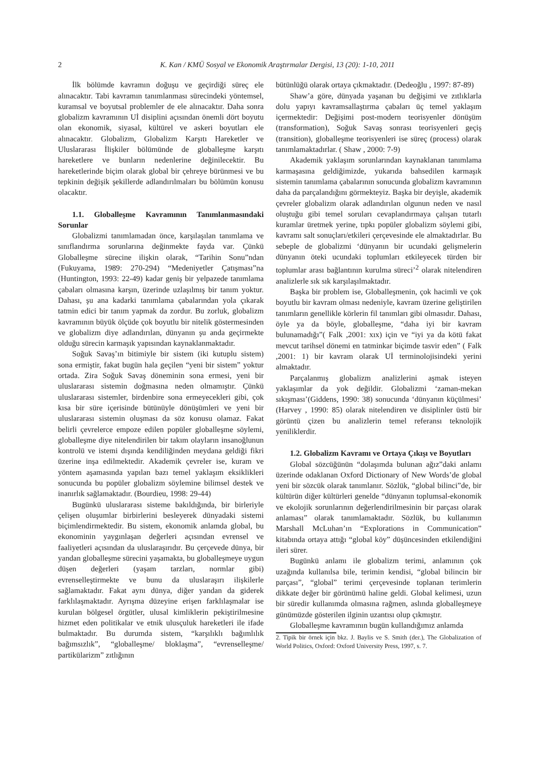2 K. Kan / KMÜ Sosyal ve Ekonomik Araştırmalar Dergisi, 13 (20): 1-10, 2011
İlk bölümde kavramın doğuşu ve geçirdiği süreç ele alınacaktır. Tabi kavramın tanımlanması sürecindeki yöntemsel, kuramsal ve boyutsal problemler de ele alınacaktır. Daha sonra globalizm kavramının Uİ disiplini açısından önemli dört boyutu olan ekonomik, siyasal, kültürel ve askeri boyutları ele alınacaktır. Globalizm, Globalizm Karşıtı Hareketler ve Uluslararası İlişkiler bölümünde de globalleşme karşıtı hareketlere ve bunların nedenlerine değinilecektir. Bu hareketlerinde biçim olarak global bir çehreye bürünmesi ve bu tepkinin değişik şekillerde adlandırılmaları bu bölümün konusu olacaktır.
1.1. Globalleşme Kavramının Tanımlanmasındaki Sorunlar
Globalizmi tanımlamadan önce, karşılaşılan tanımlama ve sınıflandırma sorunlarına değinmekte fayda var. Çünkü Globalleşme sürecine ilişkin olarak, “Tarihin Sonu”ndan (Fukuyama, 1989: 270-294) “Medeniyetler Çatışması”na (Huntington, 1993: 22-49) kadar geniş bir yelpazede tanımlama çabaları olmasına karşın, üzerinde uzlaşılmış bir tanım yoktur. Dahası, şu ana kadarki tanımlama çabalarından yola çıkarak tatmin edici bir tanım yapmak da zordur. Bu zorluk, globalizm kavramının büyük ölçüde çok boyutlu bir nitelik göstermesinden ve globalizm diye adlandırılan, dünyanın şu anda geçirmekte olduğu sürecin karmaşık yapısından kaynaklanmaktadır.
Soğuk Savaş’ın bitimiyle bir sistem (iki kutuplu sistem) sona ermiştir, fakat bugün hala geçilen “yeni bir sistem” yoktur ortada. Zira Soğuk Savaş döneminin sona ermesi, yeni bir uluslararası sistemin doğmasına neden olmamıştır. Çünkü uluslararası sistemler, birdenbire sona ermeyecekleri gibi, çok kısa bir süre içerisinde bütünüyle dönüşümleri ve yeni bir uluslararası sistemin oluşması da söz konusu olamaz. Fakat belirli çevrelerce empoze edilen popüler globalleşme söylemi, globalleşme diye nitelendirilen bir takım olayların insanoğlunun kontrolü ve istemi dışında kendiliğinden meydana geldiği fikri üzerine inşa edilmektedir. Akademik çevreler ise, kuram ve yöntem aşamasında yapılan bazı temel yaklaşım eksiklikleri sonucunda bu popüler globalizm söylemine bilimsel destek ve inanırlık sağlamaktadır. (Bourdieu, 1998: 29-44)
Bugünkü uluslararası sisteme bakıldığında, bir birleriyle çelişen oluşumlar birbirlerini besleyerek dünyadaki sistemi biçimlendirmektedir. Bu sistem, ekonomik anlamda global, bu ekonominin yaygınlaşan değerleri açısından evrensel ve faaliyetleri açısından da uluslaraşırıdır. Bu çerçevede dünya, bir yandan globalleşme sürecini yaşamakta, bu globalleşmeye uygun düşen değerleri (yaşam tarzları, normlar gibi) evrenselleştirmekte ve bunu da uluslaraşırı ilişkilerle sağlamaktadır. Fakat aynı dünya, diğer yandan da giderek farklılaşmaktadır. Ayrışma düzeyine erişen farklılaşmalar ise kurulan bölgesel örgütler, ulusal kimliklerin pekiştirilmesine hizmet eden politikalar ve etnik ulusçuluk hareketleri ile ifade bulmaktadır. Bu durumda sistem, “karşılıklı bağımlılık bağımsızlık”, “globalleşme/ bloklaşma”, “evrenselleşme/ partikülarizm” zıtlığının
bütünlüğü olarak ortaya çıkmaktadır. (Dedeoğlu , 1997: 87-89)
Shaw’a göre, dünyada yaşanan bu değişimi ve zıtlıklarla dolu yapıyı kavramsallaştırma çabaları üç temel yaklaşım içermektedir: Değişimi post-modern teorisyenler dönüşüm (transformation), Soğuk Savaş sonrası teorisyenleri geçiş (transition), globalleşme teorisyenleri ise süreç (process) olarak tanımlamaktadırlar. ( Shaw , 2000: 7-9)
Akademik yaklaşım sorunlarından kaynaklanan tanımlama karmaşasına geldiğimizde, yukarıda bahsedilen karmaşık sistemin tanımlama çabalarının sonucunda globalizm kavramının daha da parçalandığını görmekteyiz. Başka bir deyişle, akademik çevreler globalizm olarak adlandırılan olgunun neden ve nasıl oluştuğu gibi temel soruları cevaplandırmaya çalışan tutarlı kuramlar üretmek yerine, tıpkı popüler globalizm söylemi gibi, kavramı salt sonuçları/etkileri çerçevesinde ele almaktadırlar. Bu sebeple de globalizmi ‘dünyanın bir ucundaki gelişmelerin dünyanın öteki ucundaki toplumları etkileyecek türden bir toplumlar arası bağlantının kurulma süreci’<sup>2</sup> olarak nitelendiren analizlerle sık sık karşılaşılmaktadır.
Başka bir problem ise, Globalleşmenin, çok hacimli ve çok boyutlu bir kavram olması nedeniyle, kavram üzerine geliştirilen tanımların genellikle körlerin fil tanımları gibi olmasıdır. Dahası, öyle ya da böyle, globalleşme, “daha iyi bir kavram bulunamadığı”( Falk ,2001: xıx) için ve “iyi ya da kötü fakat mevcut tarihsel dönemi en tatminkar biçimde tasvir eden” ( Falk ,2001: 1) bir kavram olarak Uİ terminolojisindeki yerini almaktadır.
Parçalanmış globalizm analizlerini aşmak isteyen yaklaşımlar da yok değildir. Globalizmi ‘zaman-mekan sıkışması’(Giddens, 1990: 38) sonucunda ‘dünyanın küçülmesi’ (Harvey , 1990: 85) olarak nitelendiren ve disiplinler üstü bir görüntü çizen bu analizlerin temel referansı teknolojik yeniliklerdir.
1.2. Globalizm Kavramı ve Ortaya Çıkışı ve Boyutları
Global sözcüğünün “dolaşımda bulunan ağız”daki anlamı üzerinde odaklanan Oxford Dictionary of New Words’de global yeni bir sözcük olarak tanımlanır. Sözlük, “global bilinci”de, bir kültürün diğer kültürleri genelde “dünyanın toplumsal-ekonomik ve ekolojik sorunlarının değerlendirilmesinin bir parçası olarak anlaması” olarak tanımlamaktadır. Sözlük, bu kullanımın Marshall McLuhan’ın “Explorations in Communication” kitabında ortaya attığı “global köy” düşüncesinden etkilendiğini ileri sürer.
Bugünkü anlamı ile globalizm terimi, anlamının çok uzağında kullanılsa bile, terimin kendisi, “global bilincin bir parçası”, “global” terimi çerçevesinde toplanan terimlerin dikkate değer bir görünümü haline geldi. Global kelimesi, uzun bir süredir kullanımda olmasına rağmen, aslında globalleşmeye günümüzde gösterilen ilginin uzantısı olup çıkmıştır.
Globalleşme kavramının bugün kullandığımız anlamda
2. Tipik bir örnek için bkz. J. Baylis ve S. Smith (der.), The Globalization of World Politics, Oxford: Oxford University Press, 1997, s. 7.